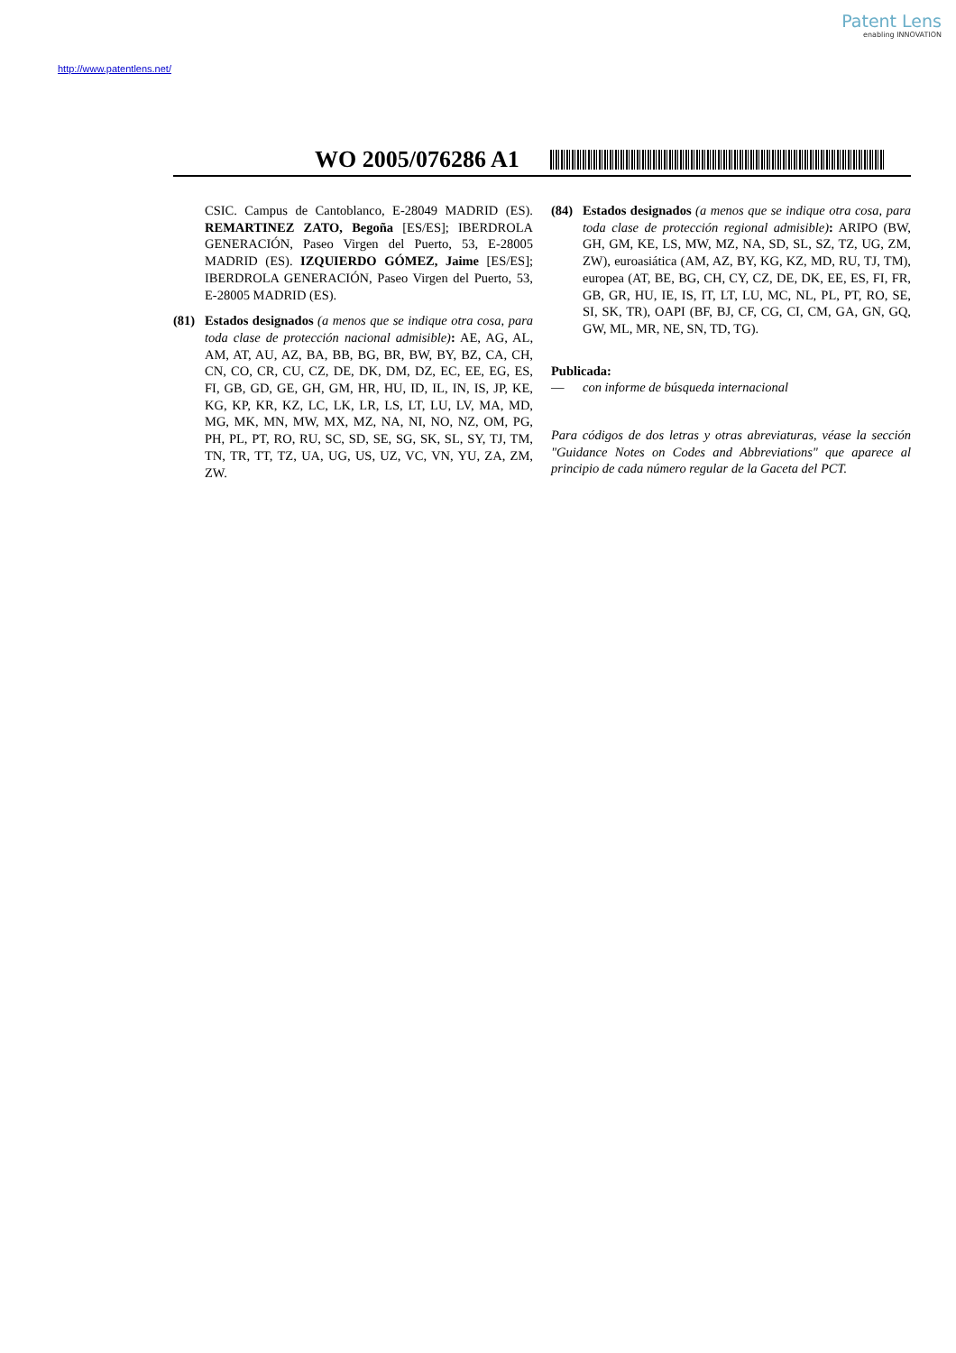Patent Lens
enabling INNOVATION
http://www.patentlens.net/
WO 2005/076286 A1
CSIC. Campus de Cantoblanco, E-28049 MADRID (ES). REMARTINEZ ZATO, Begoña [ES/ES]; IBERDROLA GENERACIÓN, Paseo Virgen del Puerto, 53, E-28005 MADRID (ES). IZQUIERDO GÓMEZ, Jaime [ES/ES]; IBERDROLA GENERACIÓN, Paseo Virgen del Puerto, 53, E-28005 MADRID (ES).
(81) Estados designados (a menos que se indique otra cosa, para toda clase de protección nacional admisible): AE, AG, AL, AM, AT, AU, AZ, BA, BB, BG, BR, BW, BY, BZ, CA, CH, CN, CO, CR, CU, CZ, DE, DK, DM, DZ, EC, EE, EG, ES, FI, GB, GD, GE, GH, GM, HR, HU, ID, IL, IN, IS, JP, KE, KG, KP, KR, KZ, LC, LK, LR, LS, LT, LU, LV, MA, MD, MG, MK, MN, MW, MX, MZ, NA, NI, NO, NZ, OM, PG, PH, PL, PT, RO, RU, SC, SD, SE, SG, SK, SL, SY, TJ, TM, TN, TR, TT, TZ, UA, UG, US, UZ, VC, VN, YU, ZA, ZM, ZW.
(84) Estados designados (a menos que se indique otra cosa, para toda clase de protección regional admisible): ARIPO (BW, GH, GM, KE, LS, MW, MZ, NA, SD, SL, SZ, TZ, UG, ZM, ZW), euroasiática (AM, AZ, BY, KG, KZ, MD, RU, TJ, TM), europea (AT, BE, BG, CH, CY, CZ, DE, DK, EE, ES, FI, FR, GB, GR, HU, IE, IS, IT, LT, LU, MC, NL, PL, PT, RO, SE, SI, SK, TR), OAPI (BF, BJ, CF, CG, CI, CM, GA, GN, GQ, GW, ML, MR, NE, SN, TD, TG).
Publicada:
— con informe de búsqueda internacional
Para códigos de dos letras y otras abreviaturas, véase la sección "Guidance Notes on Codes and Abbreviations" que aparece al principio de cada número regular de la Gaceta del PCT.